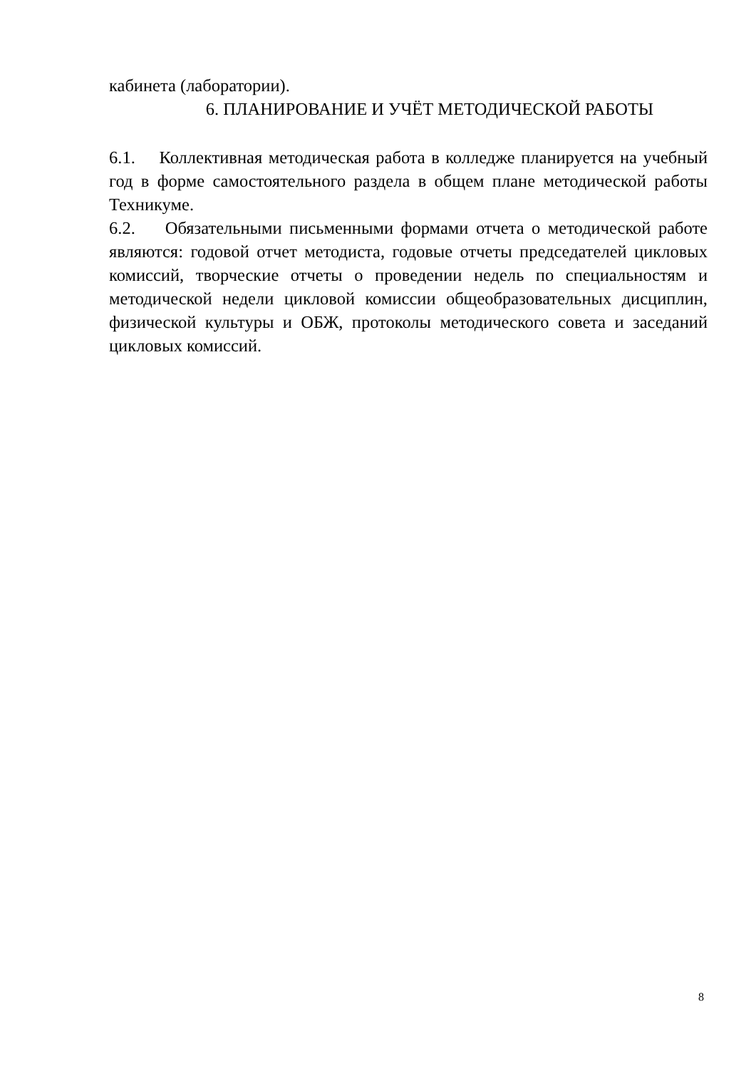кабинета (лаборатории).
6. ПЛАНИРОВАНИЕ И УЧЁТ МЕТОДИЧЕСКОЙ РАБОТЫ
6.1. Коллективная методическая работа в колледже планируется на учебный год в форме самостоятельного раздела в общем плане методической работы Техникуме.
6.2. Обязательными письменными формами отчета о методической работе являются: годовой отчет методиста, годовые отчеты председателей цикловых комиссий, творческие отчеты о проведении недель по специальностям и методической недели цикловой комиссии общеобразовательных дисциплин, физической культуры и ОБЖ, протоколы методического совета и заседаний цикловых комиссий.
8